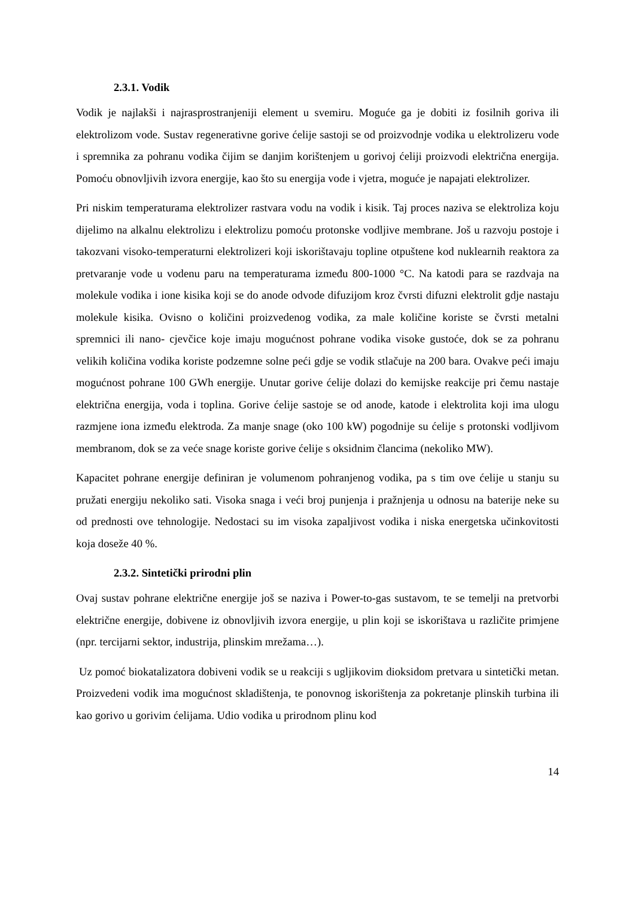2.3.1. Vodik
Vodik je najlakši i najrasprostranjeniji element u svemiru. Moguće ga je dobiti iz fosilnih goriva ili elektrolizom vode. Sustav regenerativne gorive ćelije sastoji se od proizvodnje vodika u elektrolizeru vode i spremnika za pohranu vodika čijim se danjim korištenjem u gorivoj ćeliji proizvodi električna energija. Pomoću obnovljivih izvora energije, kao što su energija vode i vjetra, moguće je napajati elektrolizer.
Pri niskim temperaturama elektrolizer rastvara vodu na vodik i kisik. Taj proces naziva se elektroliza koju dijelimo na alkalnu elektrolizu i elektrolizu pomoću protonske vodljive membrane. Još u razvoju postoje i takozvani visoko-temperaturni elektrolizeri koji iskorištavaju topline otpuštene kod nuklearnih reaktora za pretvaranje vode u vodenu paru na temperaturama između 800-1000 °C. Na katodi para se razdvaja na molekule vodika i ione kisika koji se do anode odvode difuzijom kroz čvrsti difuzni elektrolit gdje nastaju molekule kisika. Ovisno o količini proizvedenog vodika, za male količine koriste se čvrsti metalni spremnici ili nano- cjevčice koje imaju mogućnost pohrane vodika visoke gustoće, dok se za pohranu velikih količina vodika koriste podzemne solne peći gdje se vodik stlačuje na 200 bara. Ovakve peći imaju mogućnost pohrane 100 GWh energije. Unutar gorive ćelije dolazi do kemijske reakcije pri čemu nastaje električna energija, voda i toplina. Gorive ćelije sastoje se od anode, katode i elektrolita koji ima ulogu razmjene iona između elektroda. Za manje snage (oko 100 kW) pogodnije su ćelije s protonski vodljivom membranom, dok se za veće snage koriste gorive ćelije s oksidnim člancima (nekoliko MW).
Kapacitet pohrane energije definiran je volumenom pohranjenog vodika, pa s tim ove ćelije u stanju su pružati energiju nekoliko sati. Visoka snaga i veći broj punjenja i pražnjenja u odnosu na baterije neke su od prednosti ove tehnologije. Nedostaci su im visoka zapaljivost vodika i niska energetska učinkovitosti koja doseže 40 %.
2.3.2. Sintetički prirodni plin
Ovaj sustav pohrane električne energije još se naziva i Power-to-gas sustavom, te se temelji na pretvorbi električne energije, dobivene iz obnovljivih izvora energije, u plin koji se iskorištava u različite primjene (npr. tercijarni sektor, industrija, plinskim mrežama…).
Uz pomoć biokatalizatora dobiveni vodik se u reakciji s ugljikovim dioksidom pretvara u sintetički metan. Proizvedeni vodik ima mogućnost skladištenja, te ponovnog iskorištenja za pokretanje plinskih turbina ili kao gorivo u gorivim ćelijama. Udio vodika u prirodnom plinu kod
14